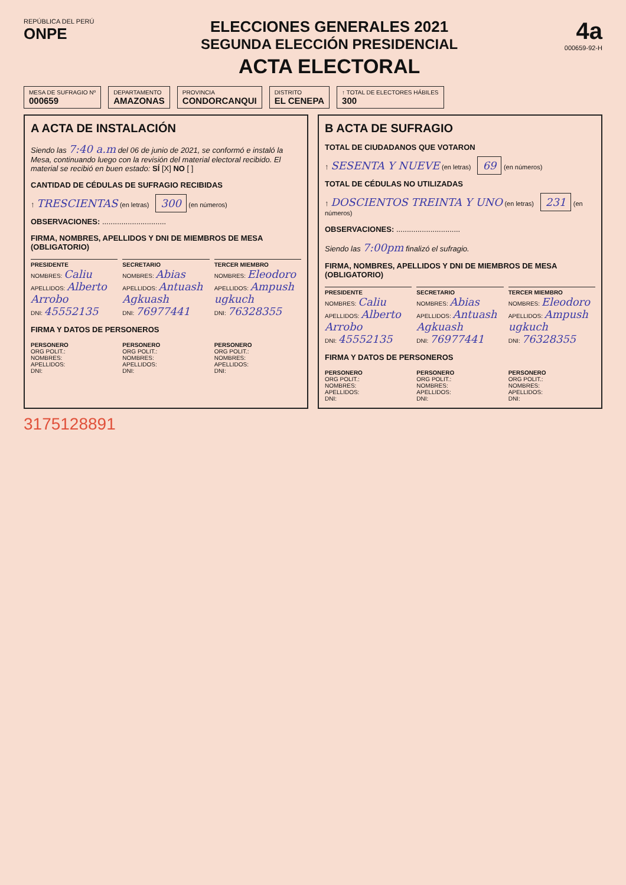REPÚBLICA DEL PERÚ
ONPE
ELECCIONES GENERALES 2021
SEGUNDA ELECCIÓN PRESIDENCIAL
ACTA ELECTORAL
4a
000659-92-H
MESA DE SUFRAGIO Nº
000659
DEPARTAMENTO
AMAZONAS
PROVINCIA
CONDORCANQUI
DISTRITO
EL CENEPA
↑ TOTAL DE ELECTORES HÁBILES
300
A ACTA DE INSTALACIÓN
Siendo las 7:40 a.m del 06 de junio de 2021, se conformó e instaló la Mesa, continuando luego con la revisión del material electoral recibido. El material se recibió en buen estado: SÍ [X] NO [ ]
CANTIDAD DE CÉDULAS DE SUFRAGIO RECIBIDAS
↑ TRESCIENTAS (en letras) 300 (en números)
OBSERVACIONES: ..............................
FIRMA, NOMBRES, APELLIDOS Y DNI DE MIEMBROS DE MESA (OBLIGATORIO)
PRESIDENTE
NOMBRES: Caliu
APELLIDOS: Alberto Arrobo
DNI: 45552135
SECRETARIO
NOMBRES: Abias
APELLIDOS: Antuash Agkuash
DNI: 76977441
TERCER MIEMBRO
NOMBRES: Eleodoro
APELLIDOS: Ampush ugkuch
DNI: 76328355
FIRMA Y DATOS DE PERSONEROS
PERSONERO
ORG POLIT.:
NOMBRES:
APELLIDOS:
DNI:
PERSONERO
ORG POLIT.:
NOMBRES:
APELLIDOS:
DNI:
PERSONERO
ORG POLIT.:
NOMBRES:
APELLIDOS:
DNI:
B ACTA DE SUFRAGIO
TOTAL DE CIUDADANOS QUE VOTARON
↑ SESENTA Y NUEVE (en letras) 69 (en números)
TOTAL DE CÉDULAS NO UTILIZADAS
↑ DOSCIENTOS TREINTA Y UNO (en letras) 231 (en números)
OBSERVACIONES: ..............................
Siendo las 7:00pm finalizó el sufragio.
FIRMA, NOMBRES, APELLIDOS Y DNI DE MIEMBROS DE MESA (OBLIGATORIO)
PRESIDENTE
NOMBRES: Caliu
APELLIDOS: Alberto Arrobo
DNI: 45552135
SECRETARIO
NOMBRES: Abias
APELLIDOS: Antuash Agkuash
DNI: 76977441
TERCER MIEMBRO
NOMBRES: Eleodoro
APELLIDOS: Ampush ugkuch
DNI: 76328355
FIRMA Y DATOS DE PERSONEROS
PERSONERO
ORG POLIT.:
NOMBRES:
APELLIDOS:
DNI:
PERSONERO
ORG POLIT.:
NOMBRES:
APELLIDOS:
DNI:
PERSONERO
ORG POLIT.:
NOMBRES:
APELLIDOS:
DNI:
3175128891